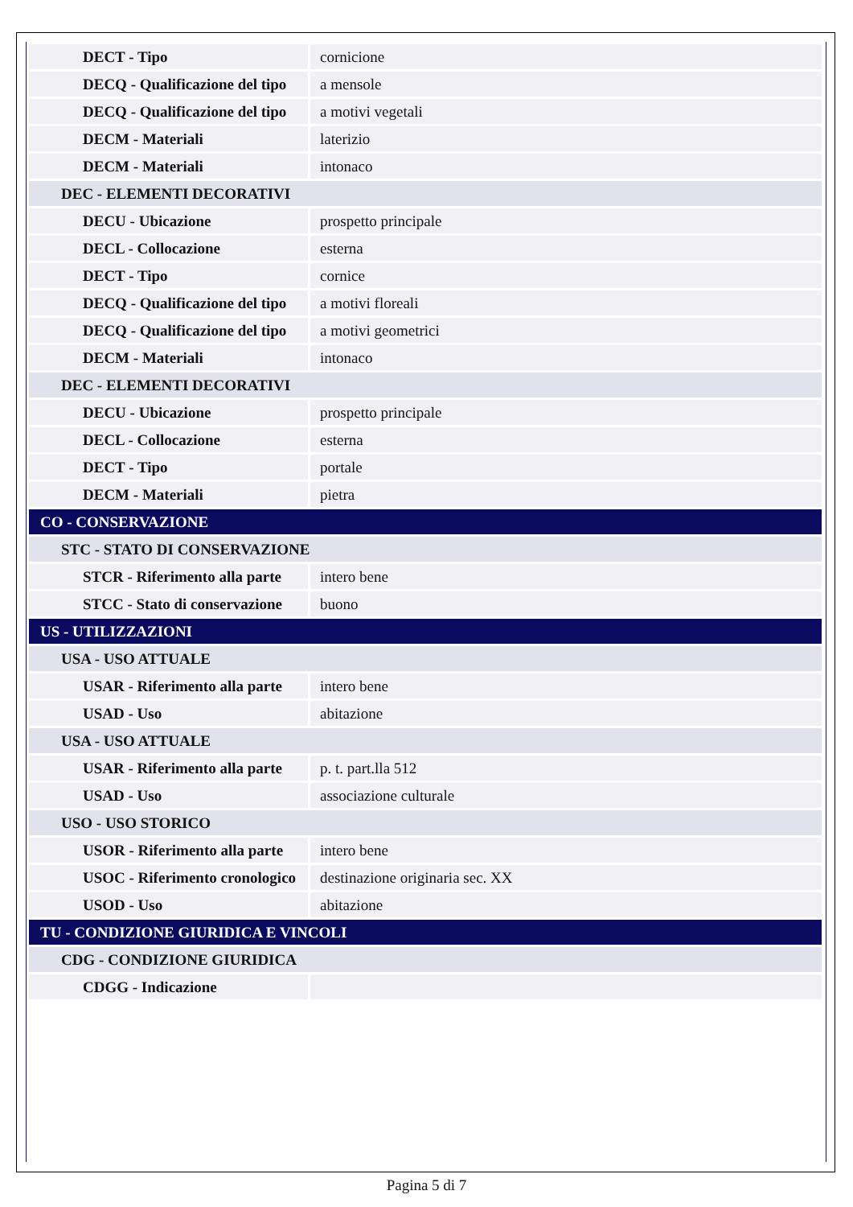| DECT - Tipo | cornicione |
| DECQ - Qualificazione del tipo | a mensole |
| DECQ - Qualificazione del tipo | a motivi vegetali |
| DECM - Materiali | laterizio |
| DECM - Materiali | intonaco |
| DEC - ELEMENTI DECORATIVI | |
| DECU - Ubicazione | prospetto principale |
| DECL - Collocazione | esterna |
| DECT - Tipo | cornice |
| DECQ - Qualificazione del tipo | a motivi floreali |
| DECQ - Qualificazione del tipo | a motivi geometrici |
| DECM - Materiali | intonaco |
| DEC - ELEMENTI DECORATIVI | |
| DECU - Ubicazione | prospetto principale |
| DECL - Collocazione | esterna |
| DECT - Tipo | portale |
| DECM - Materiali | pietra |
| CO - CONSERVAZIONE | |
| STC - STATO DI CONSERVAZIONE | |
| STCR - Riferimento alla parte | intero bene |
| STCC - Stato di conservazione | buono |
| US - UTILIZZAZIONI | |
| USA - USO ATTUALE | |
| USAR - Riferimento alla parte | intero bene |
| USAD - Uso | abitazione |
| USA - USO ATTUALE | |
| USAR - Riferimento alla parte | p. t. part.lla 512 |
| USAD - Uso | associazione culturale |
| USO - USO STORICO | |
| USOR - Riferimento alla parte | intero bene |
| USOC - Riferimento cronologico | destinazione originaria sec. XX |
| USOD - Uso | abitazione |
| TU - CONDIZIONE GIURIDICA E VINCOLI | |
| CDG - CONDIZIONE GIURIDICA | |
| CDGG - Indicazione | |
Pagina 5 di 7